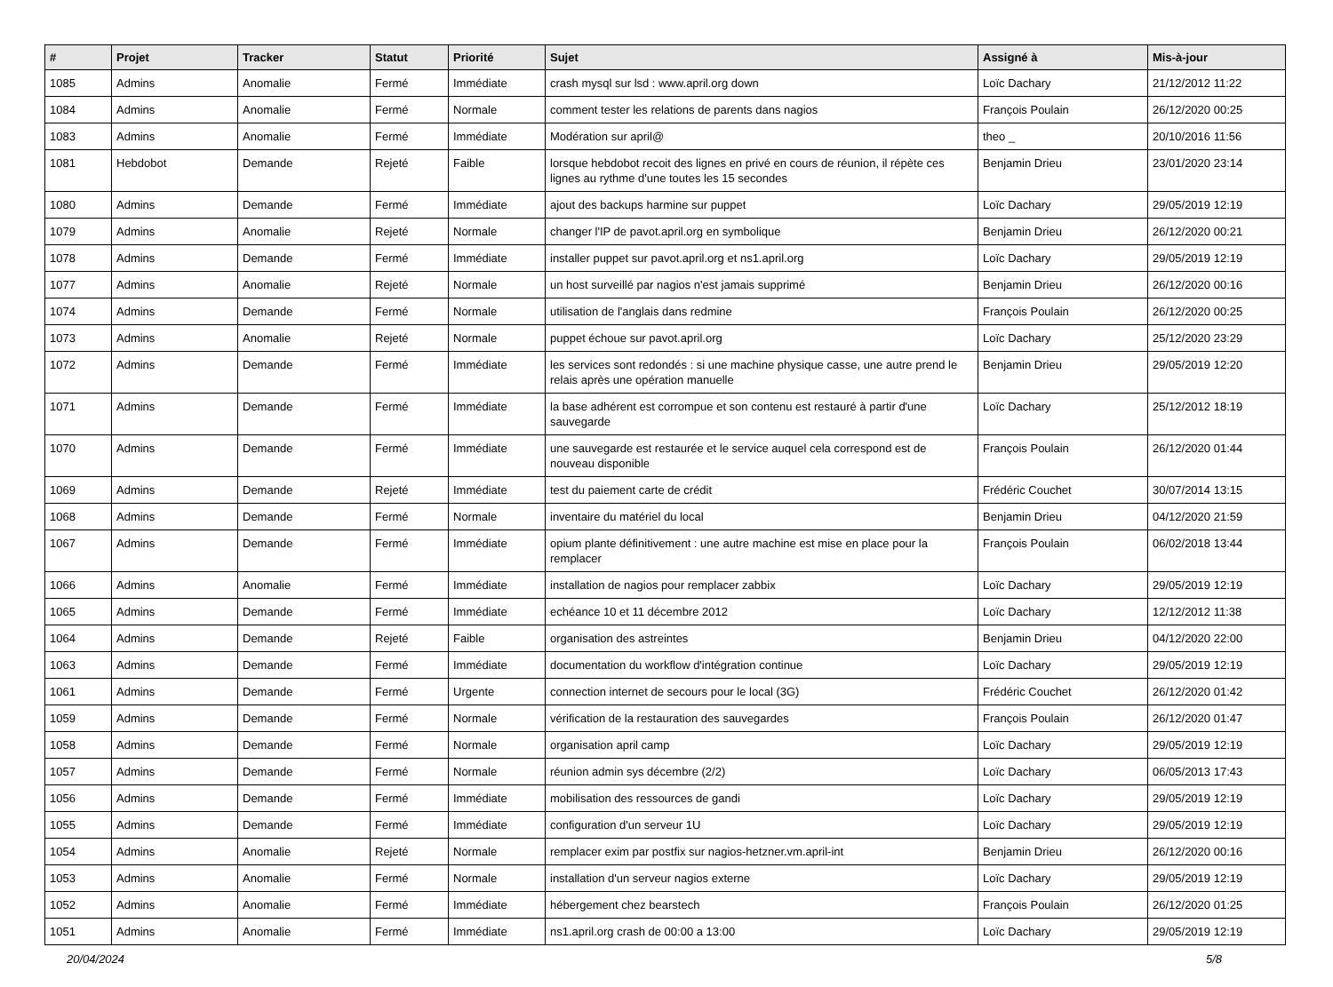| # | Projet | Tracker | Statut | Priorité | Sujet | Assigné à | Mis-à-jour |
| --- | --- | --- | --- | --- | --- | --- | --- |
| 1085 | Admins | Anomalie | Fermé | Immédiate | crash mysql sur lsd : www.april.org down | Loïc Dachary | 21/12/2012 11:22 |
| 1084 | Admins | Anomalie | Fermé | Normale | comment tester les relations de parents dans nagios | François Poulain | 26/12/2020 00:25 |
| 1083 | Admins | Anomalie | Fermé | Immédiate | Modération sur april@ | theo _ | 20/10/2016 11:56 |
| 1081 | Hebdobot | Demande | Rejeté | Faible | lorsque hebdobot recoit des lignes en privé en cours de réunion, il répète ces lignes au rythme d'une toutes les 15 secondes | Benjamin Drieu | 23/01/2020 23:14 |
| 1080 | Admins | Demande | Fermé | Immédiate | ajout des backups harmine sur puppet | Loïc Dachary | 29/05/2019 12:19 |
| 1079 | Admins | Anomalie | Rejeté | Normale | changer l'IP de pavot.april.org en symbolique | Benjamin Drieu | 26/12/2020 00:21 |
| 1078 | Admins | Demande | Fermé | Immédiate | installer puppet sur pavot.april.org et ns1.april.org | Loïc Dachary | 29/05/2019 12:19 |
| 1077 | Admins | Anomalie | Rejeté | Normale | un host surveillé par nagios n'est jamais supprimé | Benjamin Drieu | 26/12/2020 00:16 |
| 1074 | Admins | Demande | Fermé | Normale | utilisation de l'anglais dans redmine | François Poulain | 26/12/2020 00:25 |
| 1073 | Admins | Anomalie | Rejeté | Normale | puppet échoue sur pavot.april.org | Loïc Dachary | 25/12/2020 23:29 |
| 1072 | Admins | Demande | Fermé | Immédiate | les services sont redondés : si une machine physique casse, une autre prend le relais après une opération manuelle | Benjamin Drieu | 29/05/2019 12:20 |
| 1071 | Admins | Demande | Fermé | Immédiate | la base adhérent est corrompue et son contenu est restauré à partir d'une sauvegarde | Loïc Dachary | 25/12/2012 18:19 |
| 1070 | Admins | Demande | Fermé | Immédiate | une sauvegarde est restaurée et le service auquel cela correspond est de nouveau disponible | François Poulain | 26/12/2020 01:44 |
| 1069 | Admins | Demande | Rejeté | Immédiate | test du paiement carte de crédit | Frédéric Couchet | 30/07/2014 13:15 |
| 1068 | Admins | Demande | Fermé | Normale | inventaire du matériel du local | Benjamin Drieu | 04/12/2020 21:59 |
| 1067 | Admins | Demande | Fermé | Immédiate | opium plante définitivement : une autre machine est mise en place pour la remplacer | François Poulain | 06/02/2018 13:44 |
| 1066 | Admins | Anomalie | Fermé | Immédiate | installation de nagios pour remplacer zabbix | Loïc Dachary | 29/05/2019 12:19 |
| 1065 | Admins | Demande | Fermé | Immédiate | echéance 10 et 11 décembre 2012 | Loïc Dachary | 12/12/2012 11:38 |
| 1064 | Admins | Demande | Rejeté | Faible | organisation des astreintes | Benjamin Drieu | 04/12/2020 22:00 |
| 1063 | Admins | Demande | Fermé | Immédiate | documentation du workflow d'intégration continue | Loïc Dachary | 29/05/2019 12:19 |
| 1061 | Admins | Demande | Fermé | Urgente | connection internet de secours pour le local (3G) | Frédéric Couchet | 26/12/2020 01:42 |
| 1059 | Admins | Demande | Fermé | Normale | vérification de la restauration des sauvegardes | François Poulain | 26/12/2020 01:47 |
| 1058 | Admins | Demande | Fermé | Normale | organisation april camp | Loïc Dachary | 29/05/2019 12:19 |
| 1057 | Admins | Demande | Fermé | Normale | réunion admin sys décembre (2/2) | Loïc Dachary | 06/05/2013 17:43 |
| 1056 | Admins | Demande | Fermé | Immédiate | mobilisation des ressources de gandi | Loïc Dachary | 29/05/2019 12:19 |
| 1055 | Admins | Demande | Fermé | Immédiate | configuration d'un serveur 1U | Loïc Dachary | 29/05/2019 12:19 |
| 1054 | Admins | Anomalie | Rejeté | Normale | remplacer exim par postfix sur nagios-hetzner.vm.april-int | Benjamin Drieu | 26/12/2020 00:16 |
| 1053 | Admins | Anomalie | Fermé | Normale | installation d'un serveur nagios externe | Loïc Dachary | 29/05/2019 12:19 |
| 1052 | Admins | Anomalie | Fermé | Immédiate | hébergement chez bearstech | François Poulain | 26/12/2020 01:25 |
| 1051 | Admins | Anomalie | Fermé | Immédiate | ns1.april.org crash de 00:00 a 13:00 | Loïc Dachary | 29/05/2019 12:19 |
20/04/2024 5/8